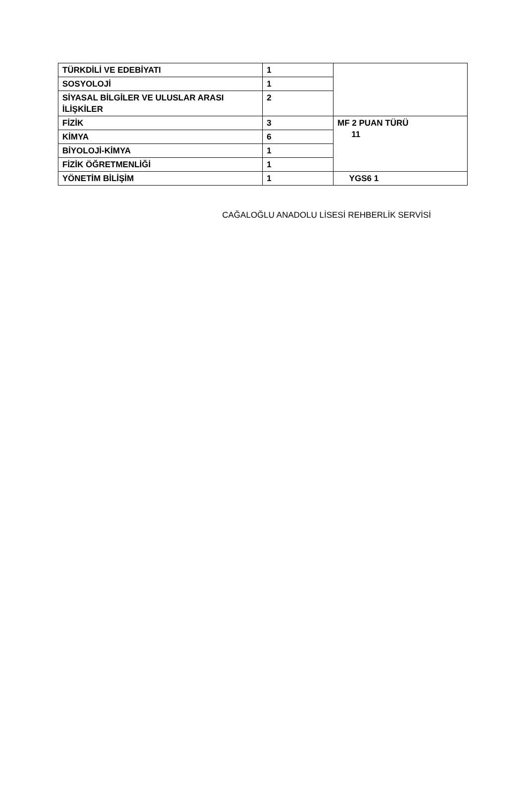| TÜRKDİLİ VE EDEBİYATI | 1 | |
| SOSYOLOJİ | 1 | |
| SİYASAL BİLGİLER VE ULUSLAR ARASI İLİŞKİLER | 2 | |
| FİZİK | 3 | MF 2 PUAN TÜRÜ 11 |
| KİMYA | 6 | |
| BİYOLOJİ-KİMYA | 1 | |
| FİZİK ÖĞRETMENLİĞİ | 1 | |
| YÖNETİM BİLİŞİM | 1 | YGS6 1 |
CAĞALOĞLU ANADOLU LİSESİ REHBERLİK SERVİSİ